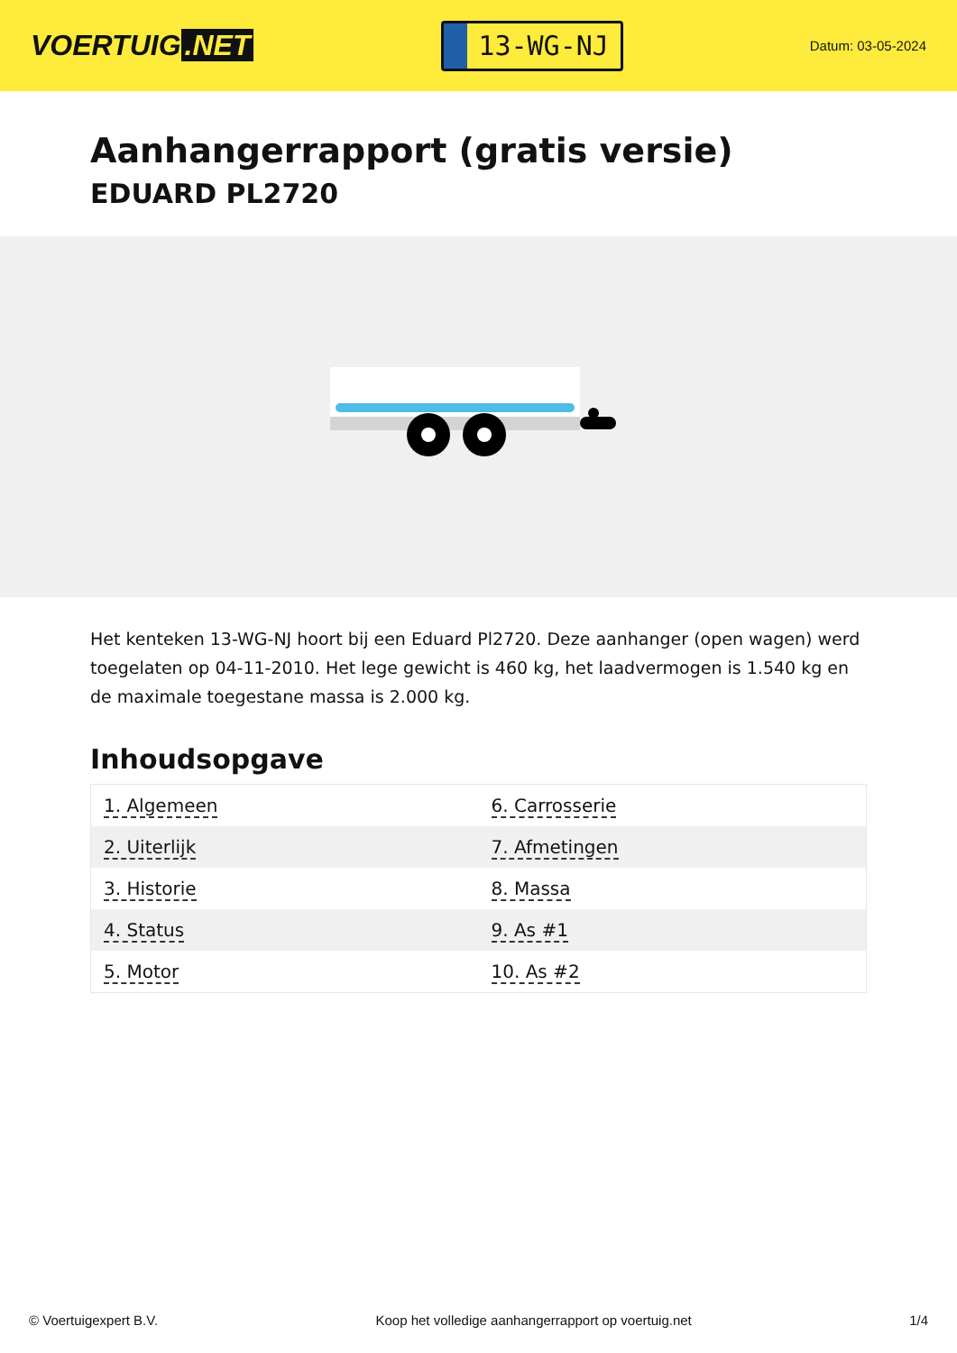VOERTUIG.NET
13-WG-NJ
Datum: 03-05-2024
Aanhangerrapport (gratis versie)
EDUARD PL2720
Het kenteken 13-WG-NJ hoort bij een Eduard Pl2720. Deze aanhanger (open wagen) werd toegelaten op 04-11-2010. Het lege gewicht is 460 kg, het laadvermogen is 1.540 kg en de maximale toegestane massa is 2.000 kg.
Inhoudsopgave
| 1. Algemeen | 6. Carrosserie |
| 2. Uiterlijk | 7. Afmetingen |
| 3. Historie | 8. Massa |
| 4. Status | 9. As #1 |
| 5. Motor | 10. As #2 |
© Voertuigexpert B.V. Koop het volledige aanhangerrapport op voertuig.net 1/4